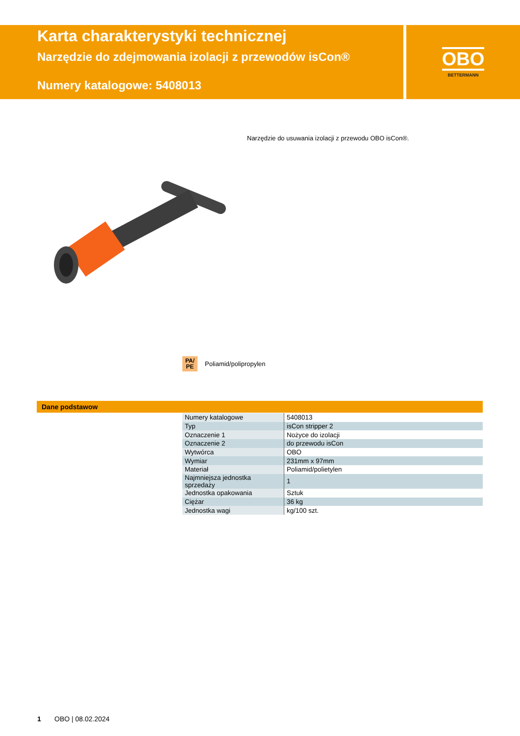Karta charakterystyki technicznej
Narzędzie do zdejmowania izolacji z przewodów isCon®
Numery katalogowe: 5408013
OBO
BETTERMANN
Narzędzie do usuwania izolacji z przewodu OBO isCon®.
PA/
PE
Poliamid/polipropylen
Dane podstawow
| Numery katalogowe | 5408013 |
| Typ | isCon stripper 2 |
| Oznaczenie 1 | Nożyce do izolacji |
| Oznaczenie 2 | do przewodu isCon |
| Wytwórca | OBO |
| Wymiar | 231mm x 97mm |
| Materiał | Poliamid/polietylen |
| Najmniejsza jednostka sprzedaży | 1 |
| Jednostka opakowania | Sztuk |
| Ciężar | 36 kg |
| Jednostka wagi | kg/100 szt. |
1 OBO | 08.02.2024